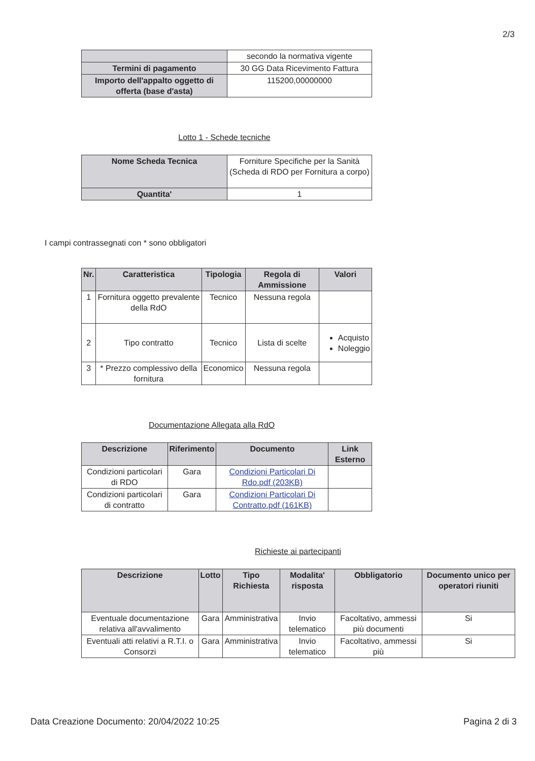2/3
| | secondo la normativa vigente |
| Termini di pagamento | 30 GG Data Ricevimento Fattura |
| Importo dell'appalto oggetto di offerta (base d'asta) | 115200,00000000 |
Lotto 1 - Schede tecniche
| Nome Scheda Tecnica | Forniture Specifiche per la Sanità (Scheda di RDO per Fornitura a corpo) |
| Quantita' | 1 |
I campi contrassegnati con * sono obbligatori
| Nr. | Caratteristica | Tipologia | Regola di Ammissione | Valori |
| --- | --- | --- | --- | --- |
| 1 | Fornitura oggetto prevalente della RdO | Tecnico | Nessuna regola | |
| 2 | Tipo contratto | Tecnico | Lista di scelte | Acquisto Noleggio |
| 3 | * Prezzo complessivo della fornitura | Economico | Nessuna regola | |
Documentazione Allegata alla RdO
| Descrizione | Riferimento | Documento | Link Esterno |
| --- | --- | --- | --- |
| Condizioni particolari di RDO | Gara | Condizioni Particolari Di Rdo.pdf (203KB) | |
| Condizioni particolari di contratto | Gara | Condizioni Particolari Di Contratto.pdf (161KB) | |
Richieste ai partecipanti
| Descrizione | Lotto | Tipo Richiesta | Modalita' risposta | Obbligatorio | Documento unico per operatori riuniti |
| --- | --- | --- | --- | --- | --- |
| Eventuale documentazione relativa all'avvalimento | Gara | Amministrativa | Invio telematico | Facoltativo, ammessi più documenti | Si |
| Eventuali atti relativi a R.T.I. o Consorzi | Gara | Amministrativa | Invio telematico | Facoltativo, ammessi più | Si |
Data Creazione Documento: 20/04/2022 10:25 Pagina 2 di 3